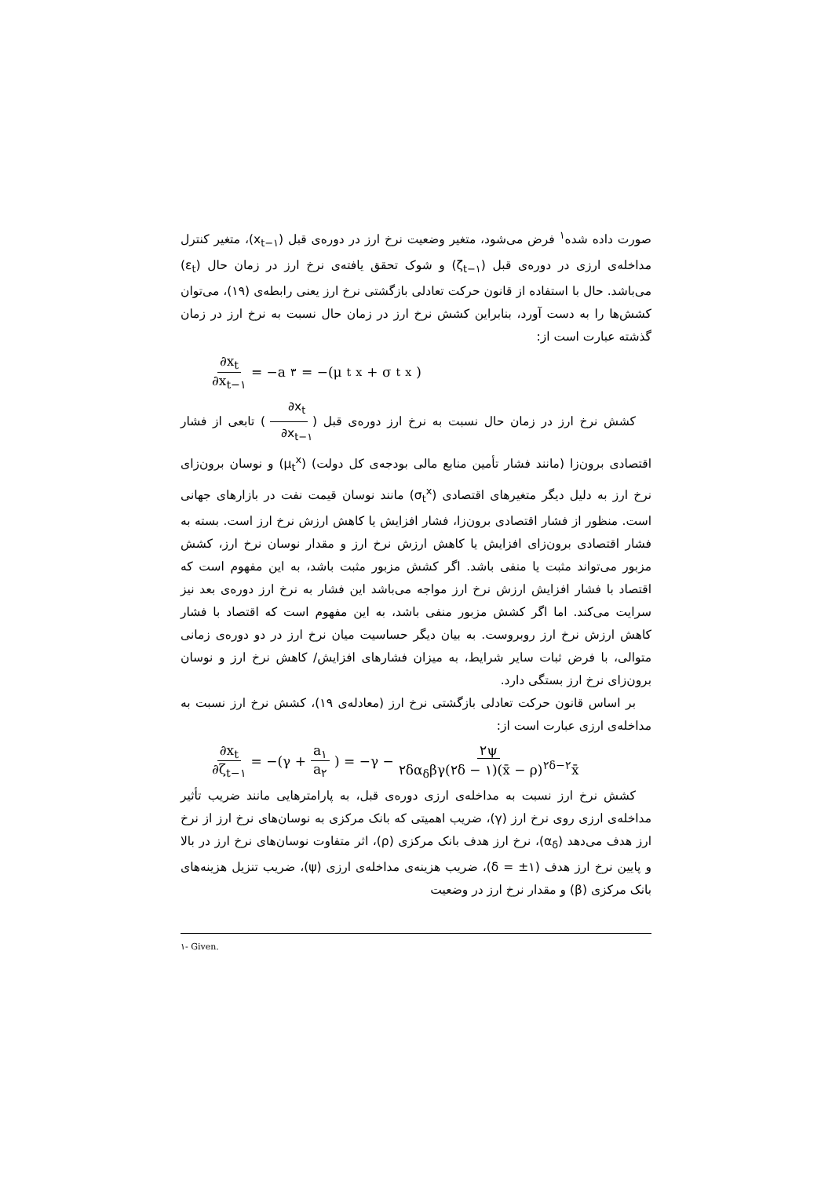صورت داده شده<sup>۱</sup> فرض می‌شود، متغیر وضعیت نرخ ارز در دوره‌ی قبل (x<sub>t−۱</sub>)، متغیر کنترل مداخله‌ی ارزی در دوره‌ی قبل (ζ<sub>t−۱</sub>) و شوک تحقق یافته‌ی نرخ ارز در زمان حال (ε<sub>t</sub>) می‌باشد. حال با استفاده از قانون حرکت تعادلی بازگشتی نرخ ارز یعنی رابطه‌ی (۱۹)، می‌توان کشش‌ها را به دست آورد، بنابراین کشش نرخ ارز در زمان حال نسبت به نرخ ارز در زمان گذشته عبارت است از:
∂x<sub>t</sub> ∂x<sub>t−۱</sub> = −a<sub>۳</sub> = −(μ<sub>t</sub><sup>x</sup> + σ<sub>t</sub><sup>x</sup>)
کشش نرخ ارز در زمان حال نسبت به نرخ ارز دوره‌ی قبل (∂x<sub>t</sub> ∂x<sub>t−۱</sub>) تابعی از فشار اقتصادی برون‌زا (مانند فشار تأمین منابع مالی بودجه‌ی کل دولت) (μ<sub>t</sub><sup>x</sup>) و نوسان برون‌زای نرخ ارز به دلیل دیگر متغیرهای اقتصادی (σ<sub>t</sub><sup>x</sup>) مانند نوسان قیمت نفت در بازارهای جهانی است. منظور از فشار اقتصادی برون‌زا، فشار افزایش یا کاهش ارزش نرخ ارز است. بسته به فشار اقتصادی برون‌زای افزایش یا کاهش ارزش نرخ ارز و مقدار نوسان نرخ ارز، کشش مزبور می‌تواند مثبت یا منفی باشد. اگر کشش مزبور مثبت باشد، به این مفهوم است که اقتصاد با فشار افزایش ارزش نرخ ارز مواجه می‌باشد این فشار به نرخ ارز دوره‌ی بعد نیز سرایت می‌کند. اما اگر کشش مزبور منفی باشد، به این مفهوم است که اقتصاد با فشار کاهش ارزش نرخ ارز روبروست. به بیان دیگر حساسیت میان نرخ ارز در دو دوره‌ی زمانی متوالی، با فرض ثبات سایر شرایط، به میزان فشارهای افزایش/ کاهش نرخ ارز و نوسان برون‌زای نرخ ارز بستگی دارد.
بر اساس قانون حرکت تعادلی بازگشتی نرخ ارز (معادله‌ی ۱۹)، کشش نرخ ارز نسبت به مداخله‌ی ارزی عبارت است از:
∂x<sub>t</sub> ∂ζ<sub>t−۱</sub> = −(γ + a<sub>۱</sub> a<sub>۲</sub>) = −γ − ۲ψ ۲δα<sub>δ</sub>βγ(۲δ − ۱)(x̄ − ρ)<sup>۲δ−۲</sup>x̄
کشش نرخ ارز نسبت به مداخله‌ی ارزی دوره‌ی قبل، به پارامترهایی مانند ضریب تأثیر مداخله‌ی ارزی روی نرخ ارز (γ)، ضریب اهمیتی که بانک مرکزی به نوسان‌های نرخ ارز از نرخ ارز هدف می‌دهد (α<sub>δ</sub>)، نرخ ارز هدف بانک مرکزی (ρ)، اثر متفاوت نوسان‌های نرخ ارز در بالا و پایین نرخ ارز هدف (δ = ±۱)، ضریب هزینه‌ی مداخله‌ی ارزی (ψ)، ضریب تنزیل هزینه‌های بانک مرکزی (β) و مقدار نرخ ارز در وضعیت
۱- Given.